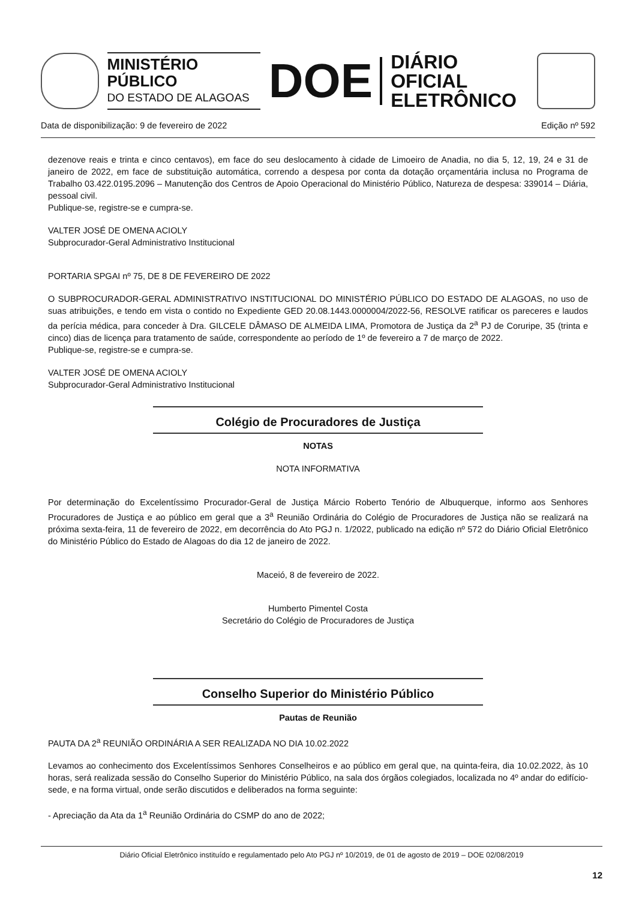MINISTÉRIO PÚBLICO
DO ESTADO DE ALAGOAS
DOE
DIÁRIO OFICIAL
ELETRÔNICO
Data de disponibilização: 9 de fevereiro de 2022 Edição nº 592
dezenove reais e trinta e cinco centavos), em face do seu deslocamento à cidade de Limoeiro de Anadia, no dia 5, 12, 19, 24 e 31 de janeiro de 2022, em face de substituição automática, correndo a despesa por conta da dotação orçamentária inclusa no Programa de Trabalho 03.422.0195.2096 – Manutenção dos Centros de Apoio Operacional do Ministério Público, Natureza de despesa: 339014 – Diária, pessoal civil.
Publique-se, registre-se e cumpra-se.
VALTER JOSÉ DE OMENA ACIOLY
Subprocurador-Geral Administrativo Institucional
PORTARIA SPGAI nº 75, DE 8 DE FEVEREIRO DE 2022
O SUBPROCURADOR-GERAL ADMINISTRATIVO INSTITUCIONAL DO MINISTÉRIO PÚBLICO DO ESTADO DE ALAGOAS, no uso de suas atribuições, e tendo em vista o contido no Expediente GED 20.08.1443.0000004/2022-56, RESOLVE ratificar os pareceres e laudos da perícia médica, para conceder à Dra. GILCELE DÂMASO DE ALMEIDA LIMA, Promotora de Justiça da 2<sup>a</sup> PJ de Coruripe, 35 (trinta e cinco) dias de licença para tratamento de saúde, correspondente ao período de 1º de fevereiro a 7 de março de 2022.
Publique-se, registre-se e cumpra-se.
VALTER JOSÉ DE OMENA ACIOLY
Subprocurador-Geral Administrativo Institucional
Colégio de Procuradores de Justiça
NOTAS
NOTA INFORMATIVA
Por determinação do Excelentíssimo Procurador-Geral de Justiça Márcio Roberto Tenório de Albuquerque, informo aos Senhores Procuradores de Justiça e ao público em geral que a 3<sup>a</sup> Reunião Ordinária do Colégio de Procuradores de Justiça não se realizará na próxima sexta-feira, 11 de fevereiro de 2022, em decorrência do Ato PGJ n. 1/2022, publicado na edição nº 572 do Diário Oficial Eletrônico do Ministério Público do Estado de Alagoas do dia 12 de janeiro de 2022.
Maceió, 8 de fevereiro de 2022.
Humberto Pimentel Costa
Secretário do Colégio de Procuradores de Justiça
Conselho Superior do Ministério Público
Pautas de Reunião
PAUTA DA 2<sup>a</sup> REUNIÃO ORDINÁRIA A SER REALIZADA NO DIA 10.02.2022
Levamos ao conhecimento dos Excelentíssimos Senhores Conselheiros e ao público em geral que, na quinta-feira, dia 10.02.2022, às 10 horas, será realizada sessão do Conselho Superior do Ministério Público, na sala dos órgãos colegiados, localizada no 4º andar do edifício-sede, e na forma virtual, onde serão discutidos e deliberados na forma seguinte:
- Apreciação da Ata da 1<sup>a</sup> Reunião Ordinária do CSMP do ano de 2022;
Diário Oficial Eletrônico instituído e regulamentado pelo Ato PGJ nº 10/2019, de 01 de agosto de 2019 – DOE 02/08/2019
12